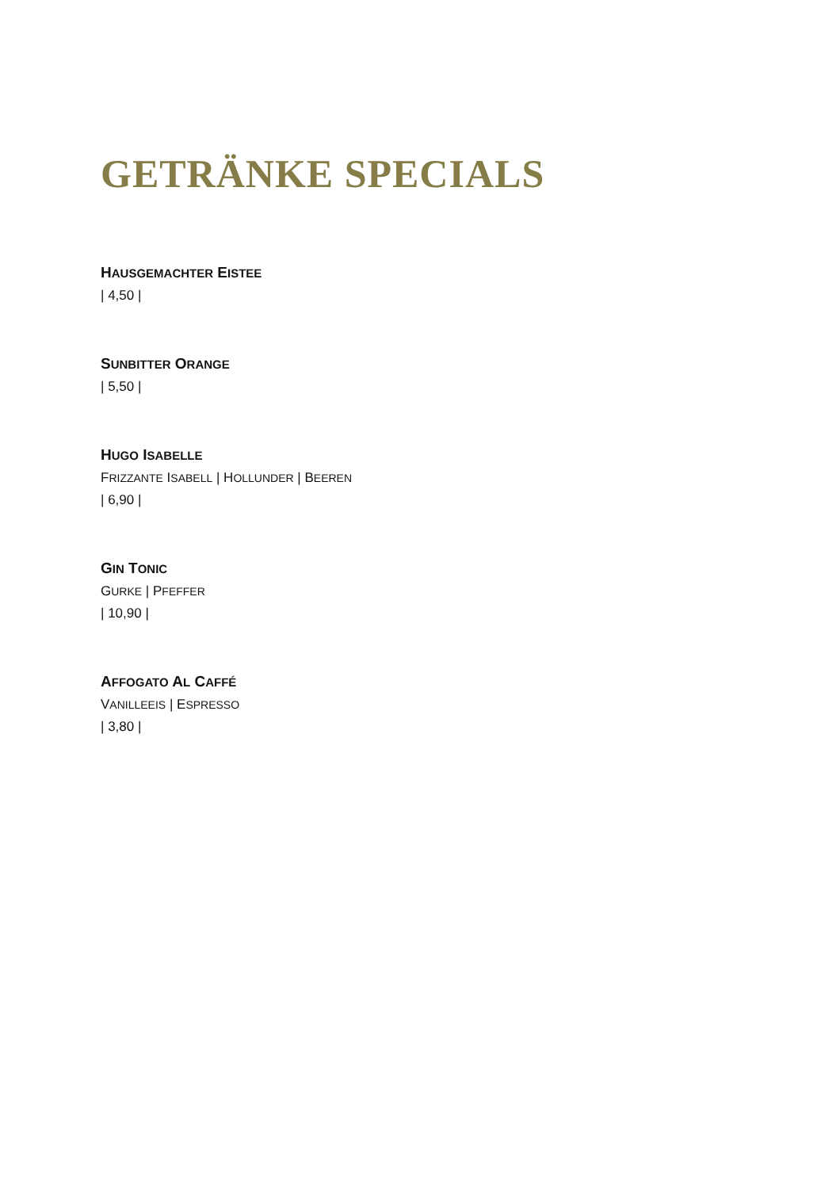GETRÄNKE SPECIALS
HAUSGEMACHTER EISTEE
| 4,50 |
SUNBITTER ORANGE
| 5,50 |
HUGO ISABELLE
FRIZZANTE ISABELL | HOLLUNDER | BEEREN
| 6,90 |
GIN TONIC
GURKE | PFEFFER
| 10,90 |
AFFOGATO AL CAFFÉ
VANILLEEIS | ESPRESSO
| 3,80 |